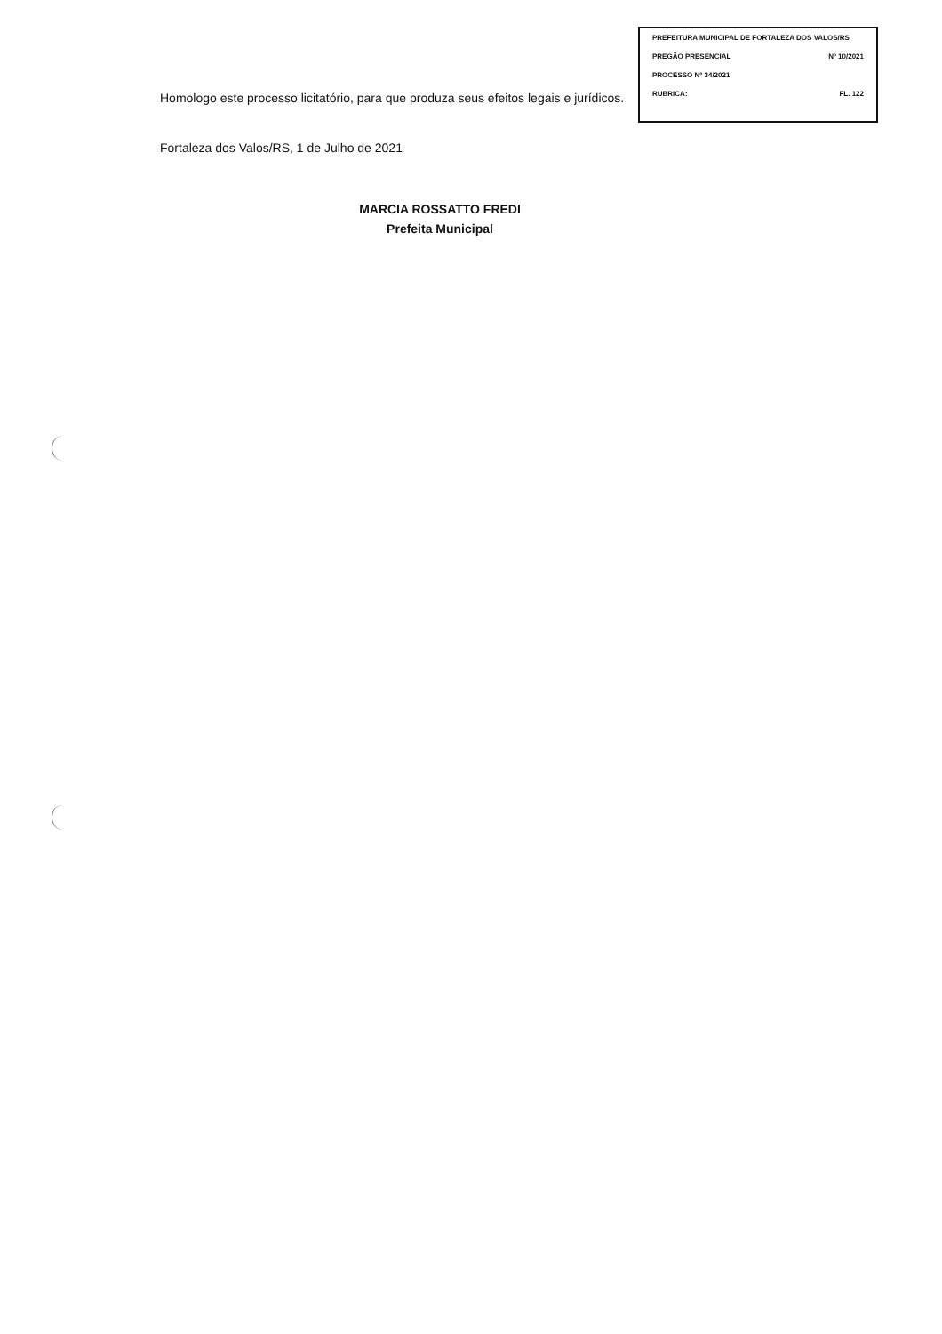PREFEITURA MUNICIPAL DE FORTALEZA DOS VALOS/RS
PREGÃO PRESENCIAL Nº 10/2021
PROCESSO Nº 34/2021
RUBRICA: FL. 122
Homologo este processo licitatório, para que produza seus efeitos legais e jurídicos.
Fortaleza dos Valos/RS, 1 de Julho de 2021
MARCIA ROSSATTO FREDI
Prefeita Municipal